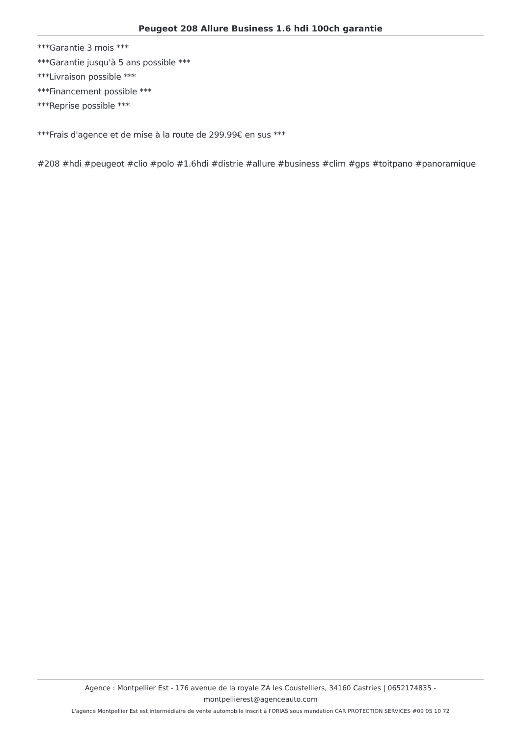Peugeot 208 Allure Business 1.6 hdi 100ch garantie
***Garantie 3 mois ***
***Garantie jusqu'à 5 ans possible ***
***Livraison possible ***
***Financement possible ***
***Reprise possible ***
***Frais d'agence et de mise à la route de 299.99€ en sus ***
#208 #hdi #peugeot #clio #polo #1.6hdi #distrie #allure #business #clim #gps #toitpano #panoramique
Agence : Montpellier Est - 176 avenue de la royale ZA les Coustelliers, 34160 Castries | 0652174835 - montpellierest@agenceauto.com
L'agence Montpellier Est est intermédiaire de vente automobile inscrit à l'ORIAS sous mandation CAR PROTECTION SERVICES #09 05 10 72